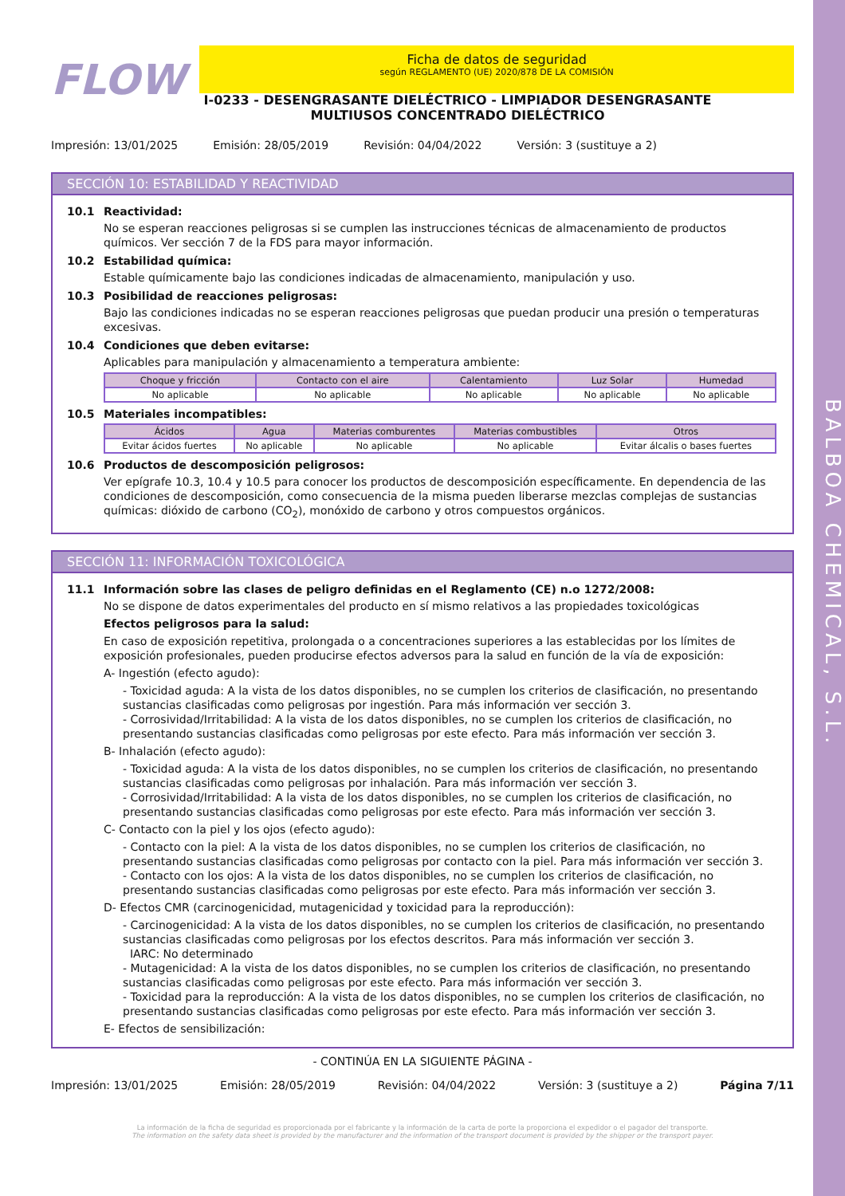BALBOA CHEMICAL, S.L.
FLOW
Ficha de datos de seguridad
según REGLAMENTO (UE) 2020/878 DE LA COMISIÓN
I-0233 - DESENGRASANTE DIELÉCTRICO - LIMPIADOR DESENGRASANTE MULTIUSOS CONCENTRADO DIELÉCTRICO
Impresión: 13/01/2025 Emisión: 28/05/2019 Revisión: 04/04/2022 Versión: 3 (sustituye a 2)
SECCIÓN 10: ESTABILIDAD Y REACTIVIDAD
10.1 Reactividad:
No se esperan reacciones peligrosas si se cumplen las instrucciones técnicas de almacenamiento de productos químicos. Ver sección 7 de la FDS para mayor información.
10.2 Estabilidad química:
Estable químicamente bajo las condiciones indicadas de almacenamiento, manipulación y uso.
10.3 Posibilidad de reacciones peligrosas:
Bajo las condiciones indicadas no se esperan reacciones peligrosas que puedan producir una presión o temperaturas excesivas.
10.4 Condiciones que deben evitarse:
Aplicables para manipulación y almacenamiento a temperatura ambiente:
| Choque y fricción | Contacto con el aire | Calentamiento | Luz Solar | Humedad |
| --- | --- | --- | --- | --- |
| No aplicable | No aplicable | No aplicable | No aplicable | No aplicable |
10.5 Materiales incompatibles:
| Ácidos | Agua | Materias comburentes | Materias combustibles | Otros |
| --- | --- | --- | --- | --- |
| Evitar ácidos fuertes | No aplicable | No aplicable | No aplicable | Evitar álcalis o bases fuertes |
10.6 Productos de descomposición peligrosos:
Ver epígrafe 10.3, 10.4 y 10.5 para conocer los productos de descomposición específicamente. En dependencia de las condiciones de descomposición, como consecuencia de la misma pueden liberarse mezclas complejas de sustancias químicas: dióxido de carbono (CO<sub>2</sub>), monóxido de carbono y otros compuestos orgánicos.
SECCIÓN 11: INFORMACIÓN TOXICOLÓGICA
11.1 Información sobre las clases de peligro definidas en el Reglamento (CE) n.o 1272/2008:
No se dispone de datos experimentales del producto en sí mismo relativos a las propiedades toxicológicas
Efectos peligrosos para la salud:
En caso de exposición repetitiva, prolongada o a concentraciones superiores a las establecidas por los límites de exposición profesionales, pueden producirse efectos adversos para la salud en función de la vía de exposición:
A- Ingestión (efecto agudo):
- Toxicidad aguda: A la vista de los datos disponibles, no se cumplen los criterios de clasificación, no presentando sustancias clasificadas como peligrosas por ingestión. Para más información ver sección 3.
- Corrosividad/Irritabilidad: A la vista de los datos disponibles, no se cumplen los criterios de clasificación, no presentando sustancias clasificadas como peligrosas por este efecto. Para más información ver sección 3.
B- Inhalación (efecto agudo):
- Toxicidad aguda: A la vista de los datos disponibles, no se cumplen los criterios de clasificación, no presentando sustancias clasificadas como peligrosas por inhalación. Para más información ver sección 3.
- Corrosividad/Irritabilidad: A la vista de los datos disponibles, no se cumplen los criterios de clasificación, no presentando sustancias clasificadas como peligrosas por este efecto. Para más información ver sección 3.
C- Contacto con la piel y los ojos (efecto agudo):
- Contacto con la piel: A la vista de los datos disponibles, no se cumplen los criterios de clasificación, no presentando sustancias clasificadas como peligrosas por contacto con la piel. Para más información ver sección 3.
- Contacto con los ojos: A la vista de los datos disponibles, no se cumplen los criterios de clasificación, no presentando sustancias clasificadas como peligrosas por este efecto. Para más información ver sección 3.
D- Efectos CMR (carcinogenicidad, mutagenicidad y toxicidad para la reproducción):
- Carcinogenicidad: A la vista de los datos disponibles, no se cumplen los criterios de clasificación, no presentando sustancias clasificadas como peligrosas por los efectos descritos. Para más información ver sección 3.
IARC: No determinado
- Mutagenicidad: A la vista de los datos disponibles, no se cumplen los criterios de clasificación, no presentando sustancias clasificadas como peligrosas por este efecto. Para más información ver sección 3.
- Toxicidad para la reproducción: A la vista de los datos disponibles, no se cumplen los criterios de clasificación, no presentando sustancias clasificadas como peligrosas por este efecto. Para más información ver sección 3.
E- Efectos de sensibilización:
- CONTINÚA EN LA SIGUIENTE PÁGINA -
Impresión: 13/01/2025 Emisión: 28/05/2019 Revisión: 04/04/2022 Versión: 3 (sustituye a 2) Página 7/11
La información de la ficha de seguridad es proporcionada por el fabricante y la información de la carta de porte la proporciona el expedidor o el pagador del transporte.
The information on the safety data sheet is provided by the manufacturer and the information of the transport document is provided by the shipper or the transport payer.